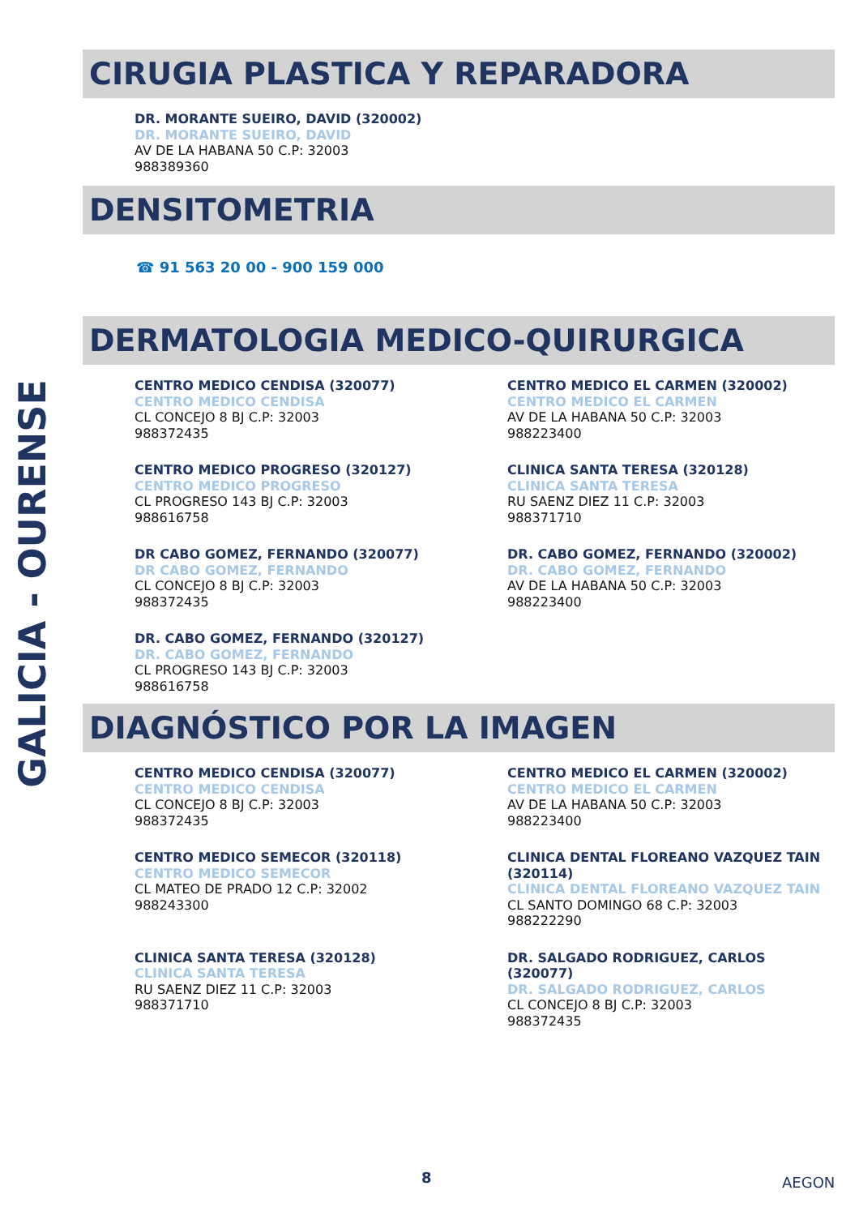GALICIA - OURENSE
CIRUGIA PLASTICA Y REPARADORA
DR. MORANTE SUEIRO, DAVID (320002)
DR. MORANTE SUEIRO, DAVID
AV DE LA HABANA 50 C.P: 32003
988389360
DENSITOMETRIA
☎ 91 563 20 00 - 900 159 000
DERMATOLOGIA MEDICO-QUIRURGICA
CENTRO MEDICO CENDISA (320077)
CENTRO MEDICO CENDISA
CL CONCEJO 8 BJ C.P: 32003
988372435
CENTRO MEDICO EL CARMEN (320002)
CENTRO MEDICO EL CARMEN
AV DE LA HABANA 50 C.P: 32003
988223400
CENTRO MEDICO PROGRESO (320127)
CENTRO MEDICO PROGRESO
CL PROGRESO 143 BJ C.P: 32003
988616758
CLINICA SANTA TERESA (320128)
CLINICA SANTA TERESA
RU SAENZ DIEZ 11 C.P: 32003
988371710
DR CABO GOMEZ, FERNANDO (320077)
DR CABO GOMEZ, FERNANDO
CL CONCEJO 8 BJ C.P: 32003
988372435
DR. CABO GOMEZ, FERNANDO (320002)
DR. CABO GOMEZ, FERNANDO
AV DE LA HABANA 50 C.P: 32003
988223400
DR. CABO GOMEZ, FERNANDO (320127)
DR. CABO GOMEZ, FERNANDO
CL PROGRESO 143 BJ C.P: 32003
988616758
DIAGNÓSTICO POR LA IMAGEN
CENTRO MEDICO CENDISA (320077)
CENTRO MEDICO CENDISA
CL CONCEJO 8 BJ C.P: 32003
988372435
CENTRO MEDICO EL CARMEN (320002)
CENTRO MEDICO EL CARMEN
AV DE LA HABANA 50 C.P: 32003
988223400
CENTRO MEDICO SEMECOR (320118)
CENTRO MEDICO SEMECOR
CL MATEO DE PRADO 12 C.P: 32002
988243300
CLINICA DENTAL FLOREANO VAZQUEZ TAIN (320114)
CLINICA DENTAL FLOREANO VAZQUEZ TAIN
CL SANTO DOMINGO 68 C.P: 32003
988222290
CLINICA SANTA TERESA (320128)
CLINICA SANTA TERESA
RU SAENZ DIEZ 11 C.P: 32003
988371710
DR. SALGADO RODRIGUEZ, CARLOS (320077)
DR. SALGADO RODRIGUEZ, CARLOS
CL CONCEJO 8 BJ C.P: 32003
988372435
8 AEGON